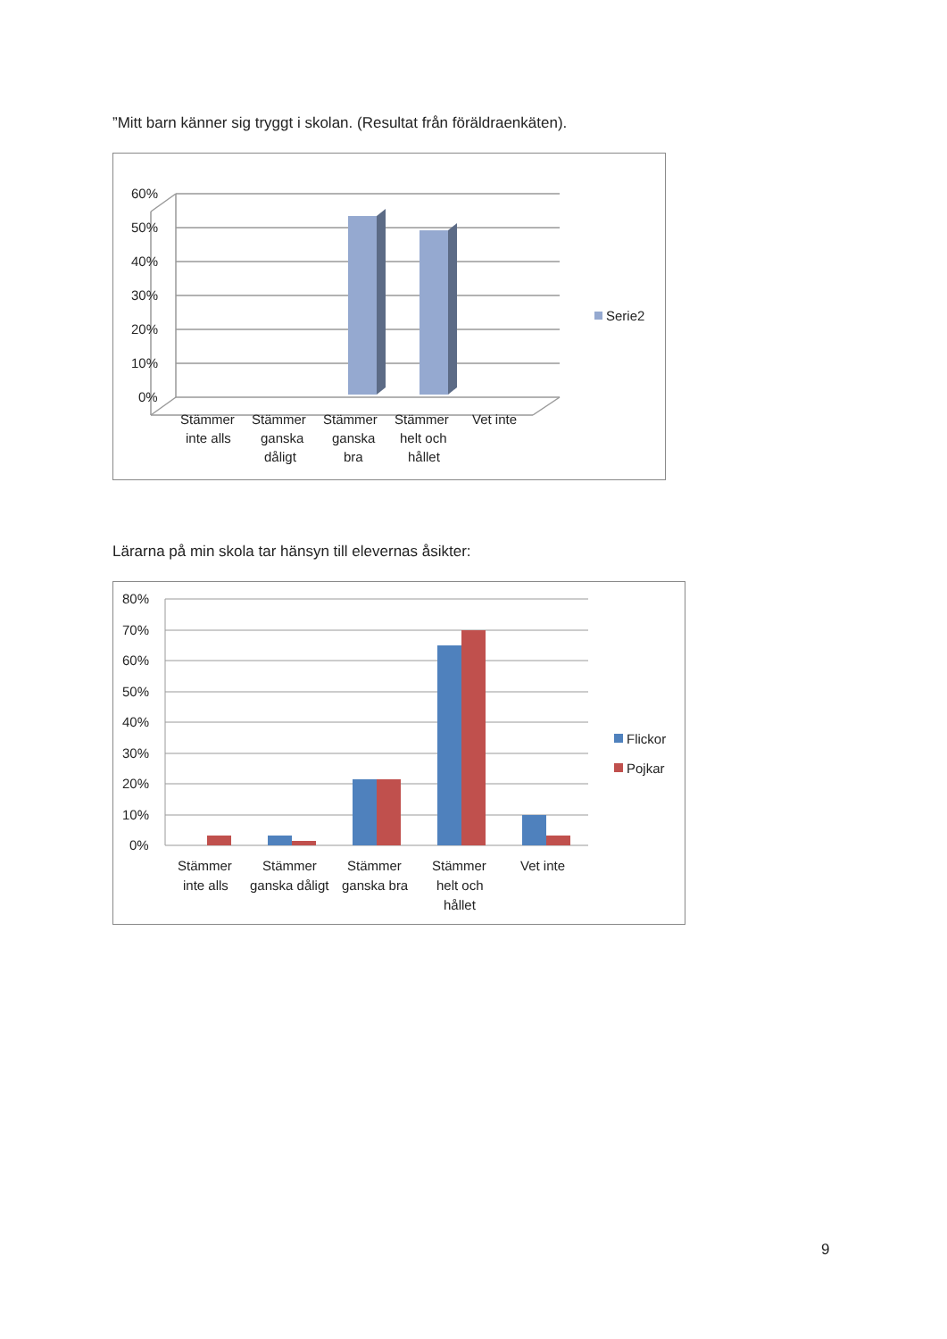”Mitt barn känner sig tryggt i skolan. (Resultat från föräldraenkäten).
60%
50%
40%
30%
20%
10%
0%
Stämmer
inte alls
Stämmer
ganska
dåligt
Stämmer
ganska
bra
Stämmer
helt och
hållet
Vet inte
Serie2
Lärarna på min skola tar hänsyn till elevernas åsikter:
80%
70%
60%
50%
40%
30%
20%
10%
0%
Stämmer
inte alls
Stämmer
ganska dåligt
Stämmer
ganska bra
Stämmer
helt och
hållet
Vet inte
Flickor
Pojkar
9